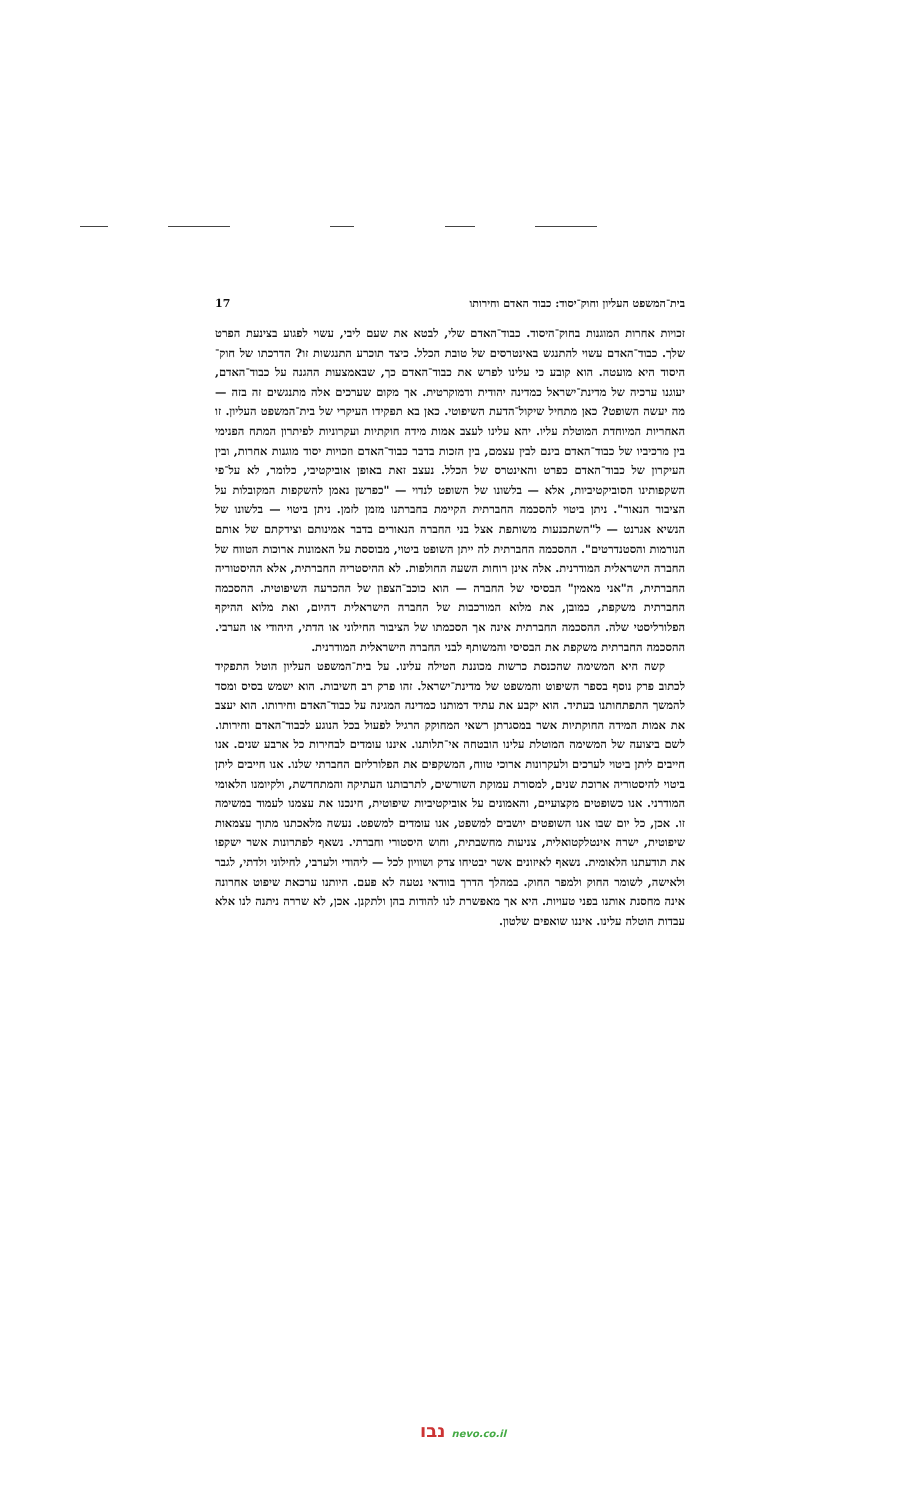בית־המשפט העליון וחוק־יסוד: כבוד האדם וחירותו 17
זכויות אחרות המוגנות בחוק־היסוד. כבוד־האדם שלי, לבטא את שעם ליבי, עשוי לפגוע בצינעת הפרט שלך. כבוד־האדם עשוי להתנגש באינטרסים של טובת הכלל. כיצד תוכרע התנגשות זו? הדרכתו של חוק־היסוד היא מועטה. הוא קובע כי עלינו לפרש את כבוד־האדם כך, שבאמצעות ההגנה על כבוד־האדם, יעוגנו ערכיה של מדינת־ישראל כמדינה יהודית ודמוקרטית. אך מקום שערכים אלה מתנגשים זה בזה — מה יעשה השופט? כאן מתחיל שיקול־הדעת השיפוטי. כאן בא תפקידו העיקרי של בית־המשפט העליון. זו האחריות המיוחדת המוטלת עליו. יהא עלינו לעצב אמות מידה חוקתיות ועקרוניות לפיתרון המתח הפנימי בין מרכיביו של כבוד־האדם בינם לבין עצמם, בין הזכות בדבר כבוד־האדם וזכויות יסוד מוגנות אחרות, ובין העיקרון של כבוד־האדם כפרט והאינטרס של הכלל. נעצב זאת באופן אוביקטיבי, כלומר, לא על־פי השקפותינו הסוביקטיביות, אלא — בלשונו של השופט לנדוי — "כפרשן נאמן להשקפות המקובלות על הציבור הנאור". ניתן ביטוי להסכמה החברתית הקיימת בחברתנו מזמן לזמן. ניתן ביטוי — בלשונו של הנשיא אגרנט — ל"השתכנעות משותפת אצל בני החברה הנאורים בדבר אמינותם וצידקתם של אותם הנורמות והסטנדרטים". ההסכמה החברתית לה ייתן השופט ביטוי, מבוססת על האמונות ארוכות הטווח של החברה הישראלית המודרנית. אלה אינן רוחות השעה החולפות. לא ההיסטריה החברתית, אלא ההיסטוריה החברתית, ה"אני מאמין" הבסיסי של החברה — הוא כוכב־הצפון של ההכרעה השיפוטית. ההסכמה החברתית משקפת, כמובן, את מלוא המורכבות של החברה הישראלית דהיום, ואת מלוא ההיקף הפלורליסטי שלה. ההסכמה החברתית אינה אך הסכמתו של הציבור החילוני או הדתי, היהודי או הערבי. ההסכמה החברתית משקפת את הבסיסי והמשותף לבני החברה הישראלית המודרנית.
קשה היא המשימה שהכנסת כרשות מכוננת הטילה עלינו. על בית־המשפט העליון הוטל התפקיד לכתוב פרק נוסף בספר השיפוט והמשפט של מדינת־ישראל. זהו פרק רב חשיבות. הוא ישמש בסיס ומסד להמשך התפתחותנו בעתיד. הוא יקבע את עתיד דמותנו כמדינה המגינה על כבוד־האדם וחירותו. הוא יעצב את אמות המידה החוקתיות אשר במסגרתן רשאי המחוקק הרגיל לפעול בכל הנוגע לכבוד־האדם וחירותו. לשם ביצועה של המשימה המוטלת עלינו הובטחה אי־תלותנו. איננו עומדים לבחירות כל ארבע שנים. אנו חייבים ליתן ביטוי לערכים ולעקרונות ארוכי טווח, המשקפים את הפלורליזם החברתי שלנו. אנו חייבים ליתן ביטוי להיסטוריה ארוכת שנים, למסורת עמוקת השורשים, לתרבותנו העתיקה והמתחדשת, ולקיומנו הלאומי המודרני. אנו כשופטים מקצועיים, והאמונים על אוביקטיביות שיפוטית, חינכנו את עצמנו לעמוד במשימה זו. אכן, כל יום שבו אנו השופטים יושבים למשפט, אנו עומדים למשפט. נעשה מלאכתנו מתוך עצמאות שיפוטית, ישרה אינטלקטואלית, צניעות מחשבתית, וחוש היסטורי וחברתי. נשאף לפתרונות אשר ישקפו את תודעתנו הלאומית. נשאף לאיזונים אשר יבטיחו צדק ושוויון לכל — ליהודי ולערבי, לחילוני ולדתי, לגבר ולאישה, לשומר החוק ולמפר החוק. במהלך הדרך בוודאי נטעה לא פעם. היותנו ערכאת שיפוט אחרונה אינה מחסנת אותנו בפני טעויות. היא אך מאפשרת לנו להודות בהן ולתקנן. אכן, לא שררה ניתנה לנו אלא עבדות הוטלה עלינו. איננו שואפים שלטון.
נבו nevo.co.il